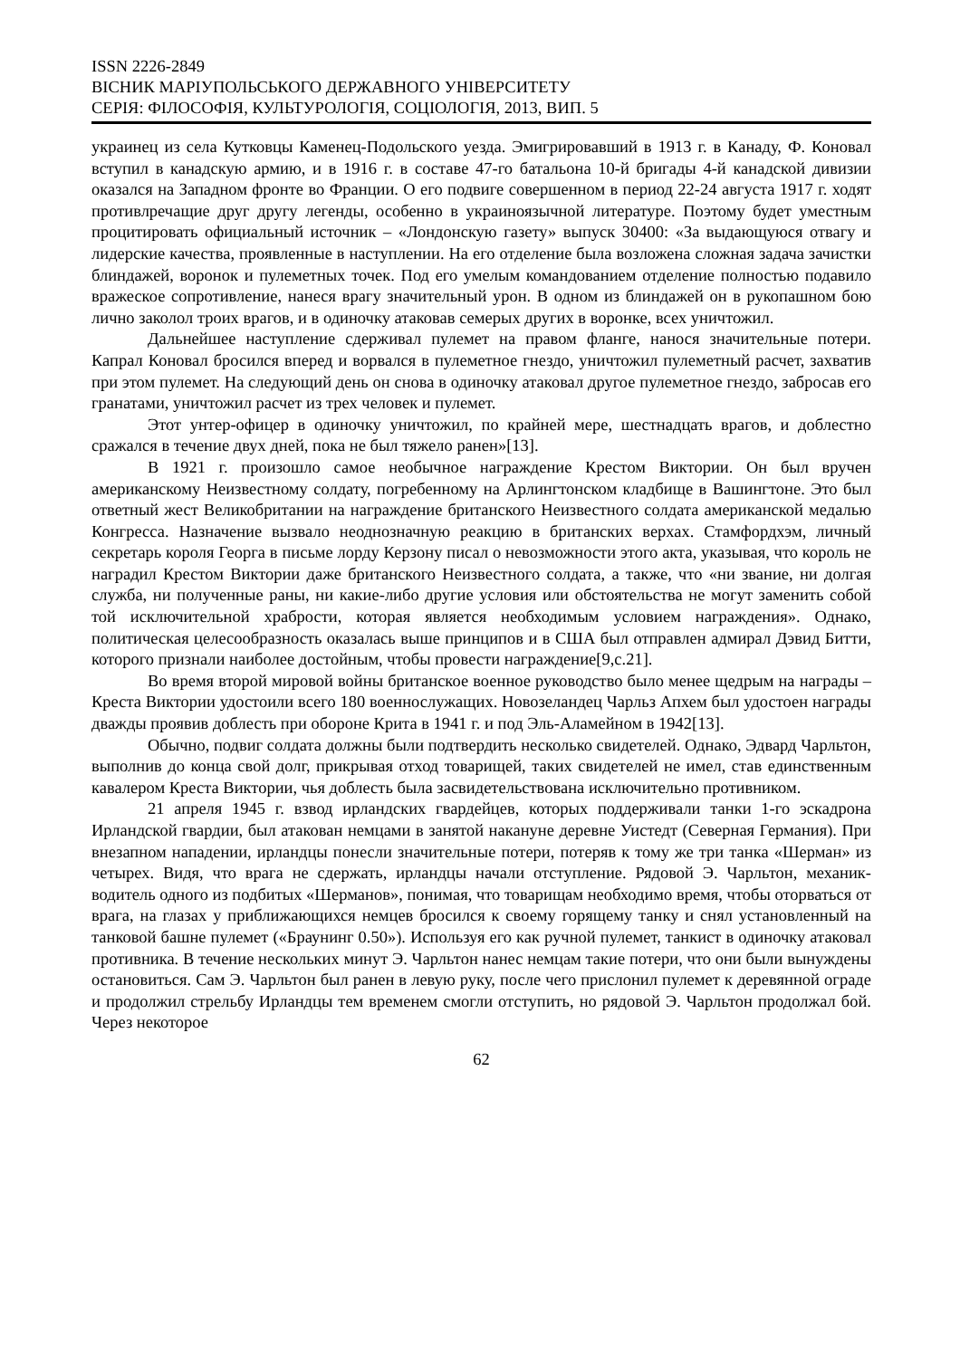ISSN 2226-2849
ВІСНИК МАРІУПОЛЬСЬКОГО ДЕРЖАВНОГО УНІВЕРСИТЕТУ
СЕРІЯ: ФІЛОСОФІЯ, КУЛЬТУРОЛОГІЯ, СОЦІОЛОГІЯ, 2013, ВИП. 5
украинец из села Кутковцы Каменец-Подольского уезда. Эмигрировавший в 1913 г. в Канаду, Ф. Коновал вступил в канадскую армию, и в 1916 г. в составе 47-го батальона 10-й бригады 4-й канадской дивизии оказался на Западном фронте во Франции. О его подвиге совершенном в период 22-24 августа 1917 г. ходят противлречащие друг другу легенды, особенно в украиноязычной литературе. Поэтому будет уместным процитировать официальный источник – «Лондонскую газету» выпуск 30400: «За выдающуюся отвагу и лидерские качества, проявленные в наступлении. На его отделение была возложена сложная задача зачистки блиндажей, воронок и пулеметных точек. Под его умелым командованием отделение полностью подавило вражеское сопротивление, нанеся врагу значительный урон. В одном из блиндажей он в рукопашном бою лично заколол троих врагов, и в одиночку атаковав семерых других в воронке, всех уничтожил.
Дальнейшее наступление сдерживал пулемет на правом фланге, нанося значительные потери. Капрал Коновал бросился вперед и ворвался в пулеметное гнездо, уничтожил пулеметный расчет, захватив при этом пулемет. На следующий день он снова в одиночку атаковал другое пулеметное гнездо, забросав его гранатами, уничтожил расчет из трех человек и пулемет.
Этот унтер-офицер в одиночку уничтожил, по крайней мере, шестнадцать врагов, и доблестно сражался в течение двух дней, пока не был тяжело ранен»[13].
В 1921 г. произошло самое необычное награждение Крестом Виктории. Он был вручен американскому Неизвестному солдату, погребенному на Арлингтонском кладбище в Вашингтоне. Это был ответный жест Великобритании на награждение британского Неизвестного солдата американской медалью Конгресса. Назначение вызвало неоднозначную реакцию в британских верхах. Стамфордхэм, личный секретарь короля Георга в письме лорду Керзону писал о невозможности этого акта, указывая, что король не наградил Крестом Виктории даже британского Неизвестного солдата, а также, что «ни звание, ни долгая служба, ни полученные раны, ни какие-либо другие условия или обстоятельства не могут заменить собой той исключительной храбрости, которая является необходимым условием награждения». Однако, политическая целесообразность оказалась выше принципов и в США был отправлен адмирал Дэвид Битти, которого признали наиболее достойным, чтобы провести награждение[9,с.21].
Во время второй мировой войны британское военное руководство было менее щедрым на награды – Креста Виктории удостоили всего 180 военнослужащих. Новозеландец Чарльз Апхем был удостоен награды дважды проявив доблесть при обороне Крита в 1941 г. и под Эль-Аламейном в 1942[13].
Обычно, подвиг солдата должны были подтвердить несколько свидетелей. Однако, Эдвард Чарльтон, выполнив до конца свой долг, прикрывая отход товарищей, таких свидетелей не имел, став единственным кавалером Креста Виктории, чья доблесть была засвидетельствована исключительно противником.
21 апреля 1945 г. взвод ирландских гвардейцев, которых поддерживали танки 1-го эскадрона Ирландской гвардии, был атакован немцами в занятой накануне деревне Уистедт (Северная Германия). При внезапном нападении, ирландцы понесли значительные потери, потеряв к тому же три танка «Шерман» из четырех. Видя, что врага не сдержать, ирландцы начали отступление. Рядовой Э. Чарльтон, механик-водитель одного из подбитых «Шерманов», понимая, что товарищам необходимо время, чтобы оторваться от врага, на глазах у приближающихся немцев бросился к своему горящему танку и снял установленный на танковой башне пулемет («Браунинг 0.50»). Используя его как ручной пулемет, танкист в одиночку атаковал противника. В течение нескольких минут Э. Чарльтон нанес немцам такие потери, что они были вынуждены остановиться. Сам Э. Чарльтон был ранен в левую руку, после чего прислонил пулемет к деревянной ограде и продолжил стрельбу Ирландцы тем временем смогли отступить, но рядовой Э. Чарльтон продолжал бой. Через некоторое
62